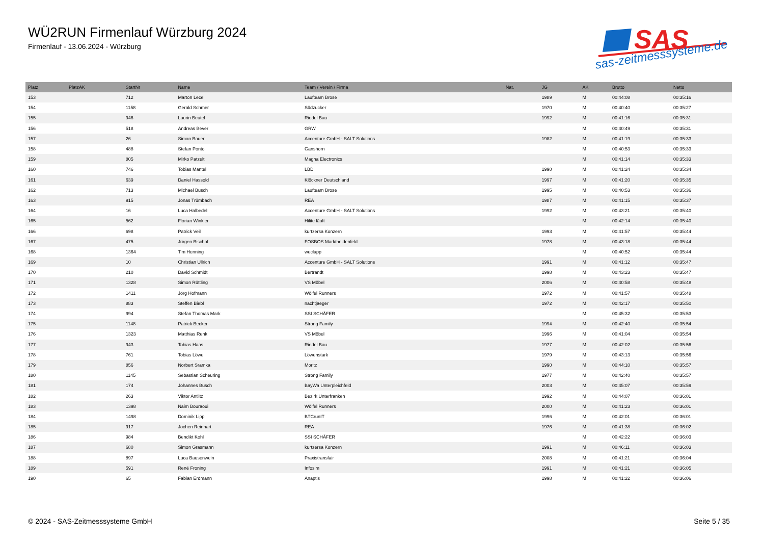WÜ2RUN Firmenlauf Würzburg 2024
Firmenlauf - 13.06.2024 - Würzburg
SAS
sas-zeitmesssysteme.de
| Platz | PlatzAK | StartNr | Name | Team / Verein / Firma | Nat. | JG | AK | Brutto | Netto |
| --- | --- | --- | --- | --- | --- | --- | --- | --- | --- |
| 153 | | 712 | Marton Lecei | Laufteam Brose | | 1989 | M | 00:44:08 | 00:35:16 |
| 154 | | 1158 | Gerald Schmer | Südzucker | | 1970 | M | 00:40:40 | 00:35:27 |
| 155 | | 946 | Laurin Beutel | Riedel Bau | | 1992 | M | 00:41:16 | 00:35:31 |
| 156 | | 518 | Andreas Bever | GRW | | | M | 00:40:49 | 00:35:31 |
| 157 | | 26 | Simon Bauer | Accenture GmbH - SALT Solutions | | 1982 | M | 00:41:19 | 00:35:33 |
| 158 | | 488 | Stefan Ponto | Ganshorn | | | M | 00:40:53 | 00:35:33 |
| 159 | | 805 | Mirko Patzelt | Magna Electronics | | | M | 00:41:14 | 00:35:33 |
| 160 | | 746 | Tobias Mantel | LBD | | 1990 | M | 00:41:24 | 00:35:34 |
| 161 | | 639 | Daniel Hassold | Klöckner Deutschland | | 1997 | M | 00:41:20 | 00:35:35 |
| 162 | | 713 | Michael Busch | Laufteam Brose | | 1995 | M | 00:40:53 | 00:35:36 |
| 163 | | 915 | Jonas Trümbach | REA | | 1987 | M | 00:41:15 | 00:35:37 |
| 164 | | 16 | Luca Halbedel | Accenture GmbH - SALT Solutions | | 1992 | M | 00:43:21 | 00:35:40 |
| 165 | | 562 | Florian Winkler | Hilite läuft | | | M | 00:42:14 | 00:35:40 |
| 166 | | 698 | Patrick Veil | kurtzersa Konzern | | 1993 | M | 00:41:57 | 00:35:44 |
| 167 | | 475 | Jürgen Bischof | FOSBOS Marktheidenfeld | | 1978 | M | 00:43:18 | 00:35:44 |
| 168 | | 1364 | Tim Henning | weclapp | | | M | 00:40:52 | 00:35:44 |
| 169 | | 10 | Christian Ullrich | Accenture GmbH - SALT Solutions | | 1991 | M | 00:41:12 | 00:35:47 |
| 170 | | 210 | David Schmidt | Bertrandt | | 1998 | M | 00:43:23 | 00:35:47 |
| 171 | | 1328 | Simon Rüttling | VS Möbel | | 2006 | M | 00:40:58 | 00:35:48 |
| 172 | | 1411 | Jörg Hofmann | Wölfel Runners | | 1972 | M | 00:41:57 | 00:35:48 |
| 173 | | 883 | Steffen Biebl | nachtjaeger | | 1972 | M | 00:42:17 | 00:35:50 |
| 174 | | 994 | Stefan Thomas Mark | SSI SCHÄFER | | | M | 00:45:32 | 00:35:53 |
| 175 | | 1148 | Patrick Becker | Strong Family | | 1994 | M | 00:42:40 | 00:35:54 |
| 176 | | 1323 | Matthias Renk | VS Möbel | | 1996 | M | 00:41:04 | 00:35:54 |
| 177 | | 943 | Tobias Haas | Riedel Bau | | 1977 | M | 00:42:02 | 00:35:56 |
| 178 | | 761 | Tobias Löwe | Löwenstark | | 1979 | M | 00:43:13 | 00:35:56 |
| 179 | | 856 | Norbert Sramka | Moritz | | 1990 | M | 00:44:10 | 00:35:57 |
| 180 | | 1145 | Sebastian Scheuring | Strong Family | | 1977 | M | 00:42:40 | 00:35:57 |
| 181 | | 174 | Johannes Busch | BayWa Unterpleichfeld | | 2003 | M | 00:45:07 | 00:35:59 |
| 182 | | 263 | Viktor Antlitz | Bezirk Unterfranken | | 1992 | M | 00:44:07 | 00:36:01 |
| 183 | | 1398 | Naim Bouraoui | Wölfel Runners | | 2000 | M | 00:41:23 | 00:36:01 |
| 184 | | 1498 | Dominik Lipp | BTCrunIT | | 1996 | M | 00:42:01 | 00:36:01 |
| 185 | | 917 | Jochen Reinhart | REA | | 1976 | M | 00:41:38 | 00:36:02 |
| 186 | | 984 | Bendikt Kohl | SSI SCHÄFER | | | M | 00:42:22 | 00:36:03 |
| 187 | | 680 | Simon Grasmann | kurtzersa Konzern | | 1991 | M | 00:46:11 | 00:36:03 |
| 188 | | 897 | Luca Bausenwein | Praxistransfair | | 2008 | M | 00:41:21 | 00:36:04 |
| 189 | | 591 | René Froning | Infosim | | 1991 | M | 00:41:21 | 00:36:05 |
| 190 | | 65 | Fabian Erdmann | Anaptis | | 1998 | M | 00:41:22 | 00:36:06 |
© 2024 - SAS-Zeitmesssysteme GmbH
Seite 5 / 35